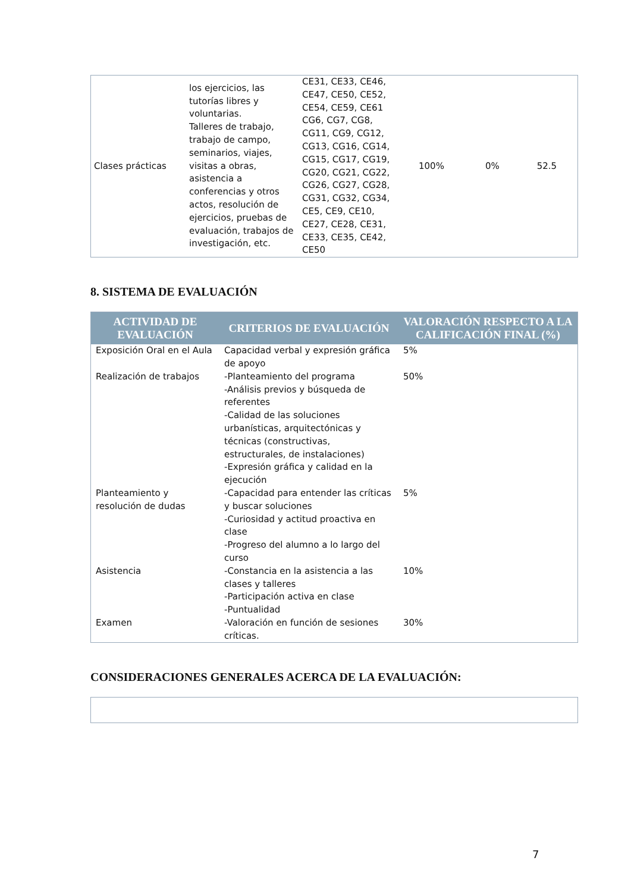| Clases prácticas | los ejercicios, las tutorías libres y voluntarias. Talleres de trabajo, trabajo de campo, seminarios, viajes, visitas a obras, asistencia a conferencias y otros actos, resolución de ejercicios, pruebas de evaluación, trabajos de investigación, etc. | CE31, CE33, CE46, CE47, CE50, CE52, CE54, CE59, CE61 CG6, CG7, CG8, CG11, CG9, CG12, CG13, CG16, CG14, CG15, CG17, CG19, CG20, CG21, CG22, CG26, CG27, CG28, CG31, CG32, CG34, CE5, CE9, CE10, CE27, CE28, CE31, CE33, CE35, CE42, CE50 | 100% | 0% | 52.5 |
8. SISTEMA DE EVALUACIÓN
| ACTIVIDAD DE EVALUACIÓN | CRITERIOS DE EVALUACIÓN | VALORACIÓN RESPECTO A LA CALIFICACIÓN FINAL (%) |
| --- | --- | --- |
| Exposición Oral en el Aula | Capacidad verbal y expresión gráfica de apoyo | 5% |
| Realización de trabajos | -Planteamiento del programa -Análisis previos y búsqueda de referentes -Calidad de las soluciones urbanísticas, arquitectónicas y técnicas (constructivas, estructurales, de instalaciones) -Expresión gráfica y calidad en la ejecución | 50% |
| Planteamiento y resolución de dudas | -Capacidad para entender las críticas y buscar soluciones -Curiosidad y actitud proactiva en clase -Progreso del alumno a lo largo del curso | 5% |
| Asistencia | -Constancia en la asistencia a las clases y talleres -Participación activa en clase -Puntualidad | 10% |
| Examen | -Valoración en función de sesiones críticas. | 30% |
CONSIDERACIONES GENERALES ACERCA DE LA EVALUACIÓN:
7